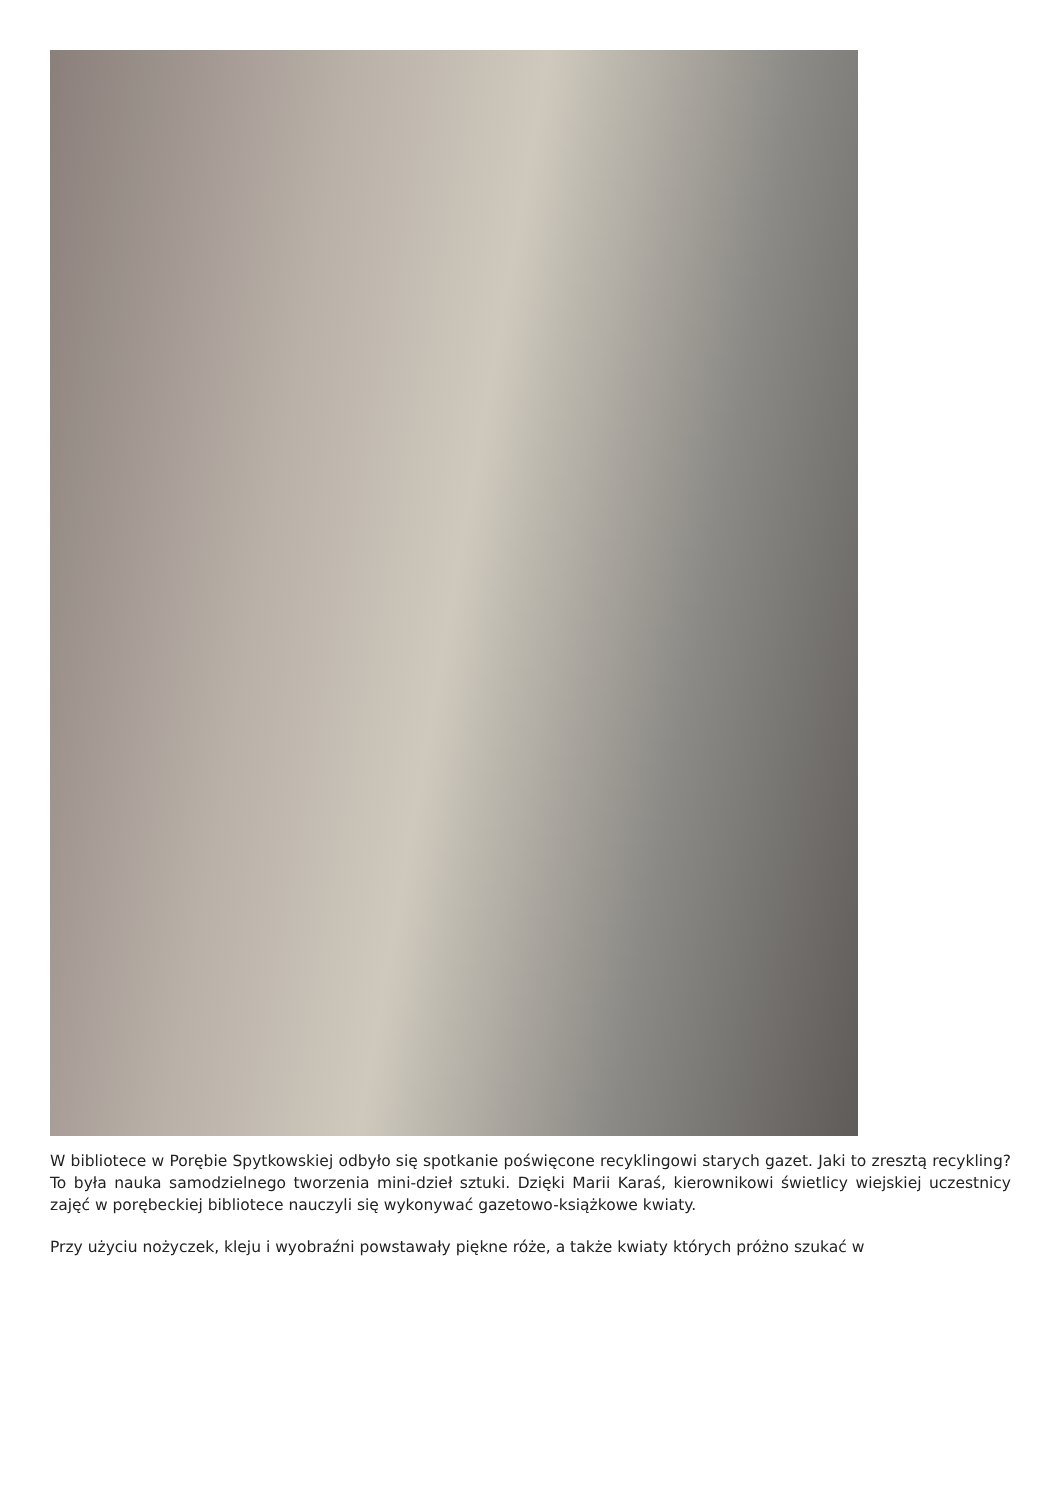W bibliotece w Porębie Spytkowskiej odbyło się spotkanie poświęcone recyklingowi starych gazet. Jaki to zresztą recykling? To była nauka samodzielnego tworzenia mini-dzieł sztuki. Dzięki Marii Karaś, kierownikowi świetlicy wiejskiej uczestnicy zajęć w porębeckiej bibliotece nauczyli się wykonywać gazetowo-książkowe kwiaty.
Przy użyciu nożyczek, kleju i wyobraźni powstawały piękne róże, a także kwiaty których próżno szukać w